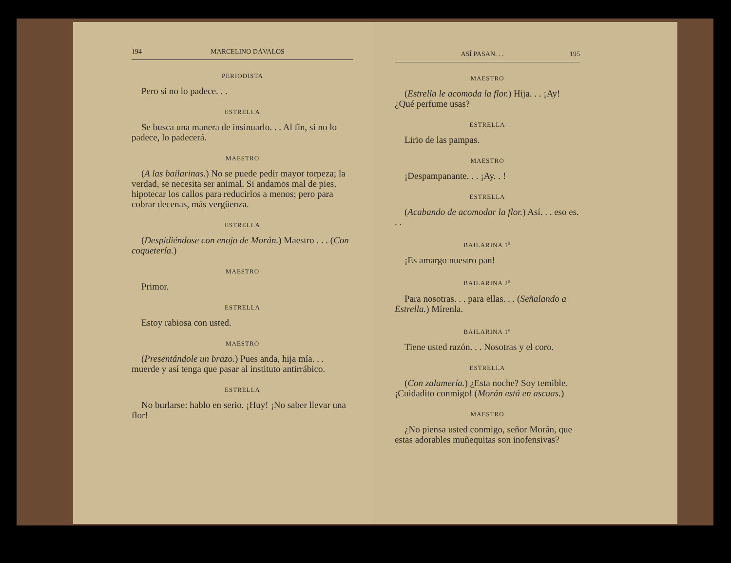194 MARCELINO DÁVALOS
PERIODISTA
Pero si no lo padece. . .
ESTRELLA
Se busca una manera de insinuarlo. . . Al fin, si no lo padece, lo padecerá.
MAESTRO
(A las bailarinas.) No se puede pedir mayor torpeza; la verdad, se necesita ser animal. Si andamos mal de pies, hipotecar los callos para reducirlos a menos; pero para cobrar decenas, más vergüenza.
ESTRELLA
(Despidiéndose con enojo de Morán.) Maestro . . . (Con coquetería.)
MAESTRO
Primor.
ESTRELLA
Estoy rabiosa con usted.
MAESTRO
(Presentándole un brazo.) Pues anda, hija mía. . . muerde y así tenga que pasar al instituto antirrábico.
ESTRELLA
No burlarse: hablo en serio. ¡Huy! ¡No saber llevar una flor!
ASÍ PASAN. . . 195
MAESTRO
(Estrella le acomoda la flor.) Hija. . . ¡Ay! ¿Qué perfume usas?
ESTRELLA
Lirio de las pampas.
MAESTRO
¡Despampanante. . . ¡Ay. . !
ESTRELLA
(Acabando de acomodar la flor.) Así. . . eso es. . .
BAILARINA 1<sup>a</sup>
¡Es amargo nuestro pan!
BAILARINA 2<sup>a</sup>
Para nosotras. . . para ellas. . . (Señalando a Estrella.) Mírenla.
BAILARINA 1<sup>a</sup>
Tiene usted razón. . . Nosotras y el coro.
ESTRELLA
(Con zalamería.) ¿Esta noche? Soy temible. ¡Cuidadito conmigo! (Morán está en ascuas.)
MAESTRO
¿No piensa usted conmigo, señor Morán, que estas adorables muñequitas son inofensivas?